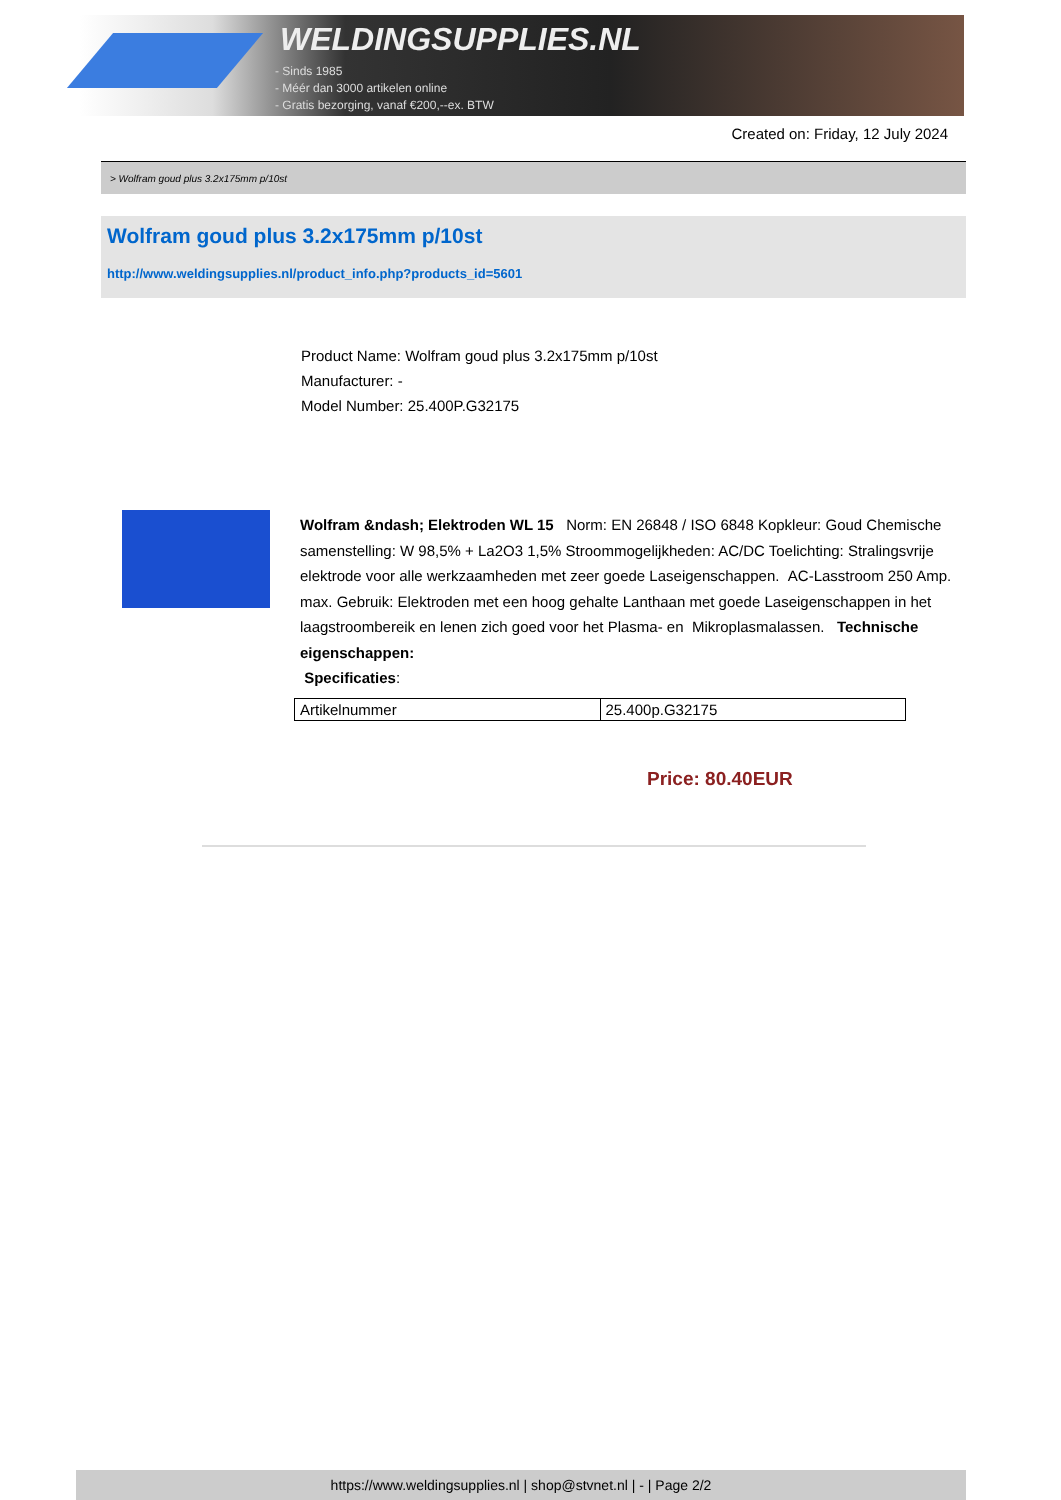WELDINGSUPPLIES.NL
- Sinds 1985
- Méér dan 3000 artikelen online
- Gratis bezorging, vanaf €200,--ex. BTW
Created on: Friday, 12 July 2024
> Wolfram goud plus 3.2x175mm p/10st
Wolfram goud plus 3.2x175mm p/10st
http://www.weldingsupplies.nl/product_info.php?products_id=5601
Product Name: Wolfram goud plus 3.2x175mm p/10st
Manufacturer: -
Model Number: 25.400P.G32175
Wolfram &ndash; Elektroden WL 15 Norm: EN 26848 / ISO 6848 Kopkleur: Goud Chemische samenstelling: W 98,5% + La2O3 1,5% Stroommogelijkheden: AC/DC Toelichting: Stralingsvrije elektrode voor alle werkzaamheden met zeer goede Laseigenschappen. AC-Lasstroom 250 Amp. max. Gebruik: Elektroden met een hoog gehalte Lanthaan met goede Laseigenschappen in het laagstroombereik en lenen zich goed voor het Plasma- en Mikroplasmalassen. Technische eigenschappen:
Specificaties:
| Artikelnummer | 25.400p.G32175 |
Price: 80.40EUR
https://www.weldingsupplies.nl | shop@stvnet.nl | - | Page 2/2